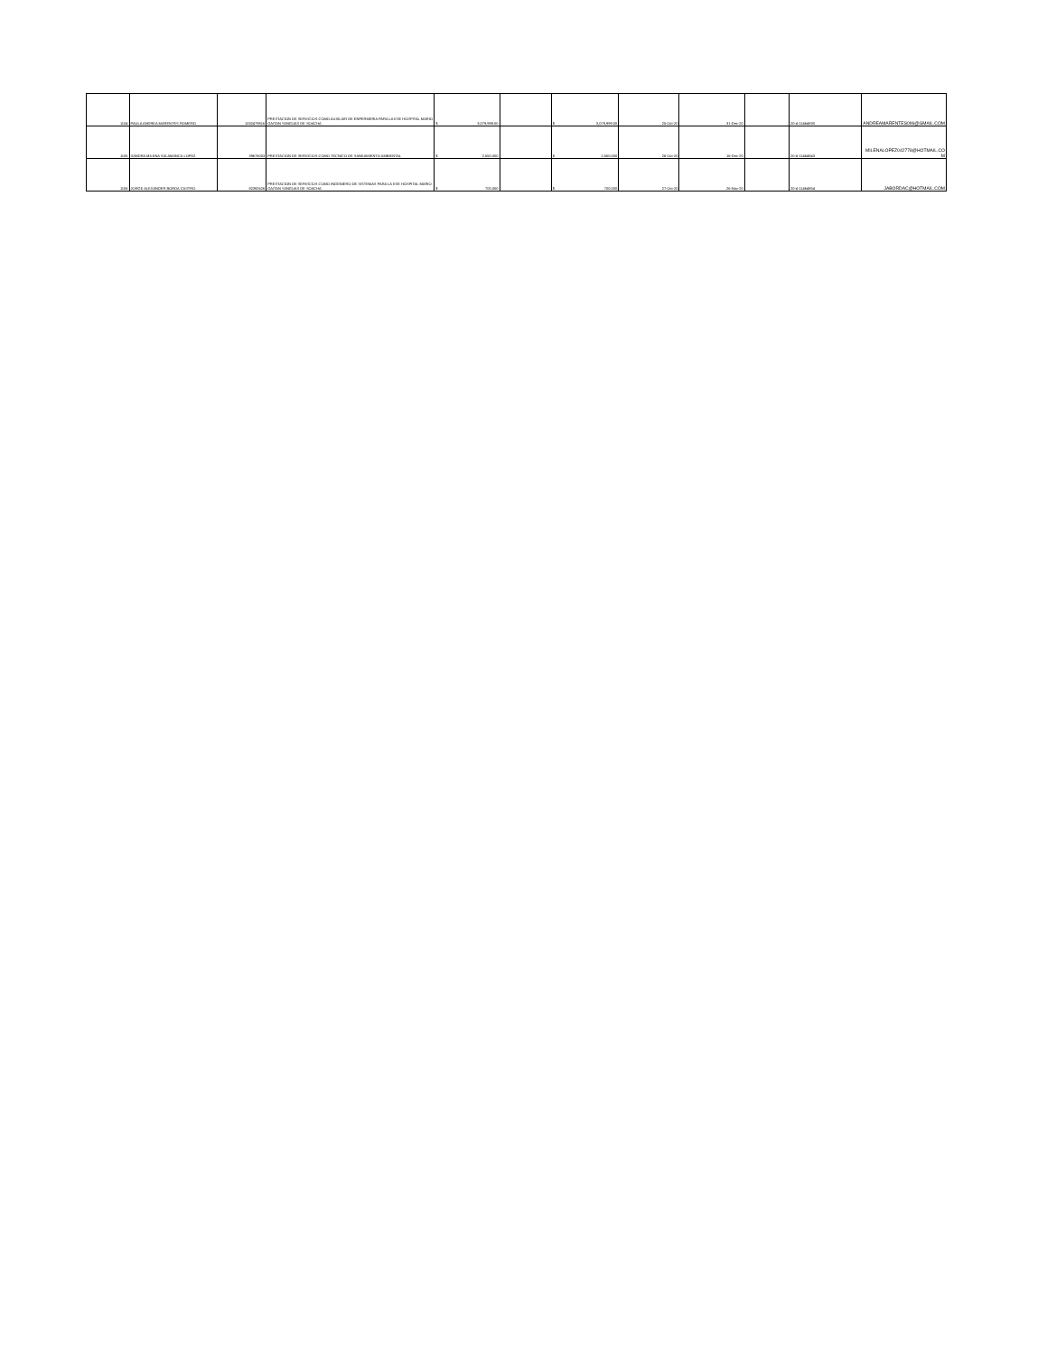| 1104 | PAULA ANDREA MARENTES ROMERO | 1032479816 | PRESTACION DE SERVICIOS COMO AUXILIAR DE ENFERMERIA PARA LA ESE HOSPITAL MARIO GAITAN YANGUAS DE SOACHA | $ 3,079,999.00 | | $ 3,079,999.00 | 25-Oct-20 | 31-Dec-20 | | 20-4-11464830 | ANDREAMARENTES096@GMAIL.COM |
| 1105 | SANDRA MILENA SALAMANCA LOPEZ | 39676003 | PRESTACION DE SERVICIOS COMO TECNICO DE SANEAMIENTO AMBIENTAL | $ 2,550,000 | | $ 2,550,000 | 26-Oct-20 | 16-Dec-20 | | 20-4-11464843 | MILENALOPEZ042778@HOTMAIL.CO M |
| 1106 | JORGE ALEXANDER BORDA CASTRO | 82392626 | PRESTACION DE SERVICIOS COMO INGENIERO DE SISTEMAS PARA LA ESE HOSPITAL MARIO GAITAN YANGUAS DE SOACHA | $ 700,000 | | $ 700,000 | 27-Oct-20 | 26-Nov-20 | | 20-4-11464854 | JABORDAC@HOTMAIL.COM |